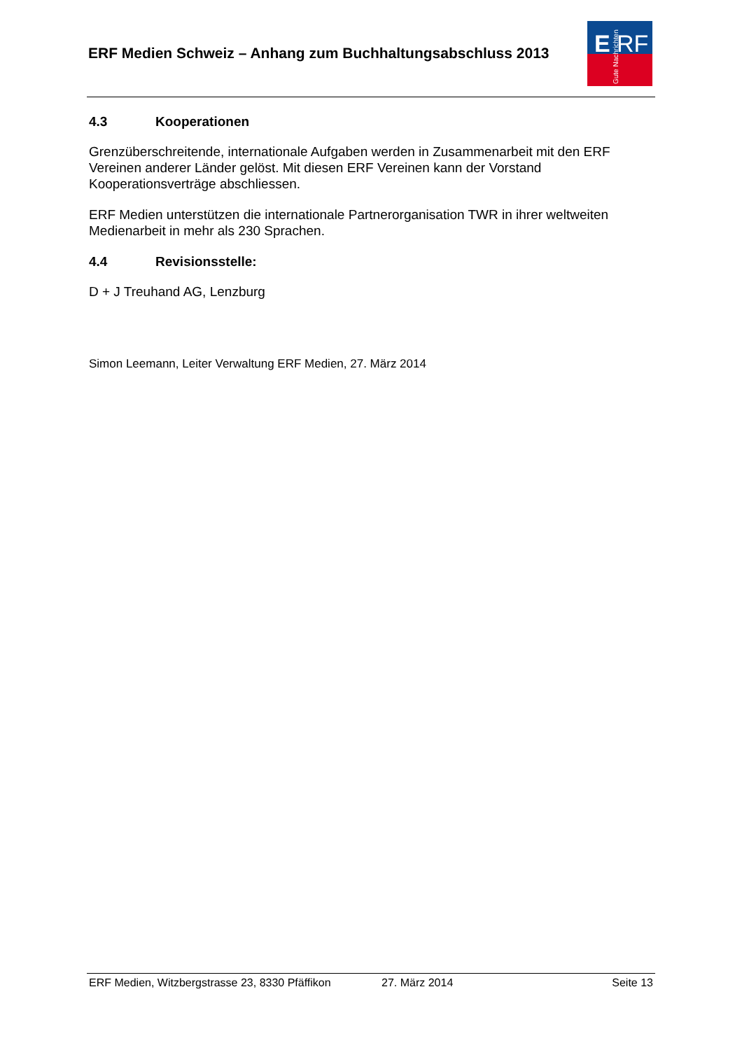ERF Medien Schweiz – Anhang zum Buchhaltungsabschluss 2013
E
RF
Gute Nachrichten
4.3 Kooperationen
Grenzüberschreitende, internationale Aufgaben werden in Zusammenarbeit mit den ERF Vereinen anderer Länder gelöst. Mit diesen ERF Vereinen kann der Vorstand Kooperationsverträge abschliessen.
ERF Medien unterstützen die internationale Partnerorganisation TWR in ihrer weltweiten Medienarbeit in mehr als 230 Sprachen.
4.4 Revisionsstelle:
D + J Treuhand AG, Lenzburg
Simon Leemann, Leiter Verwaltung ERF Medien, 27. März 2014
ERF Medien, Witzbergstrasse 23, 8330 Pfäffikon 27. März 2014 Seite 13